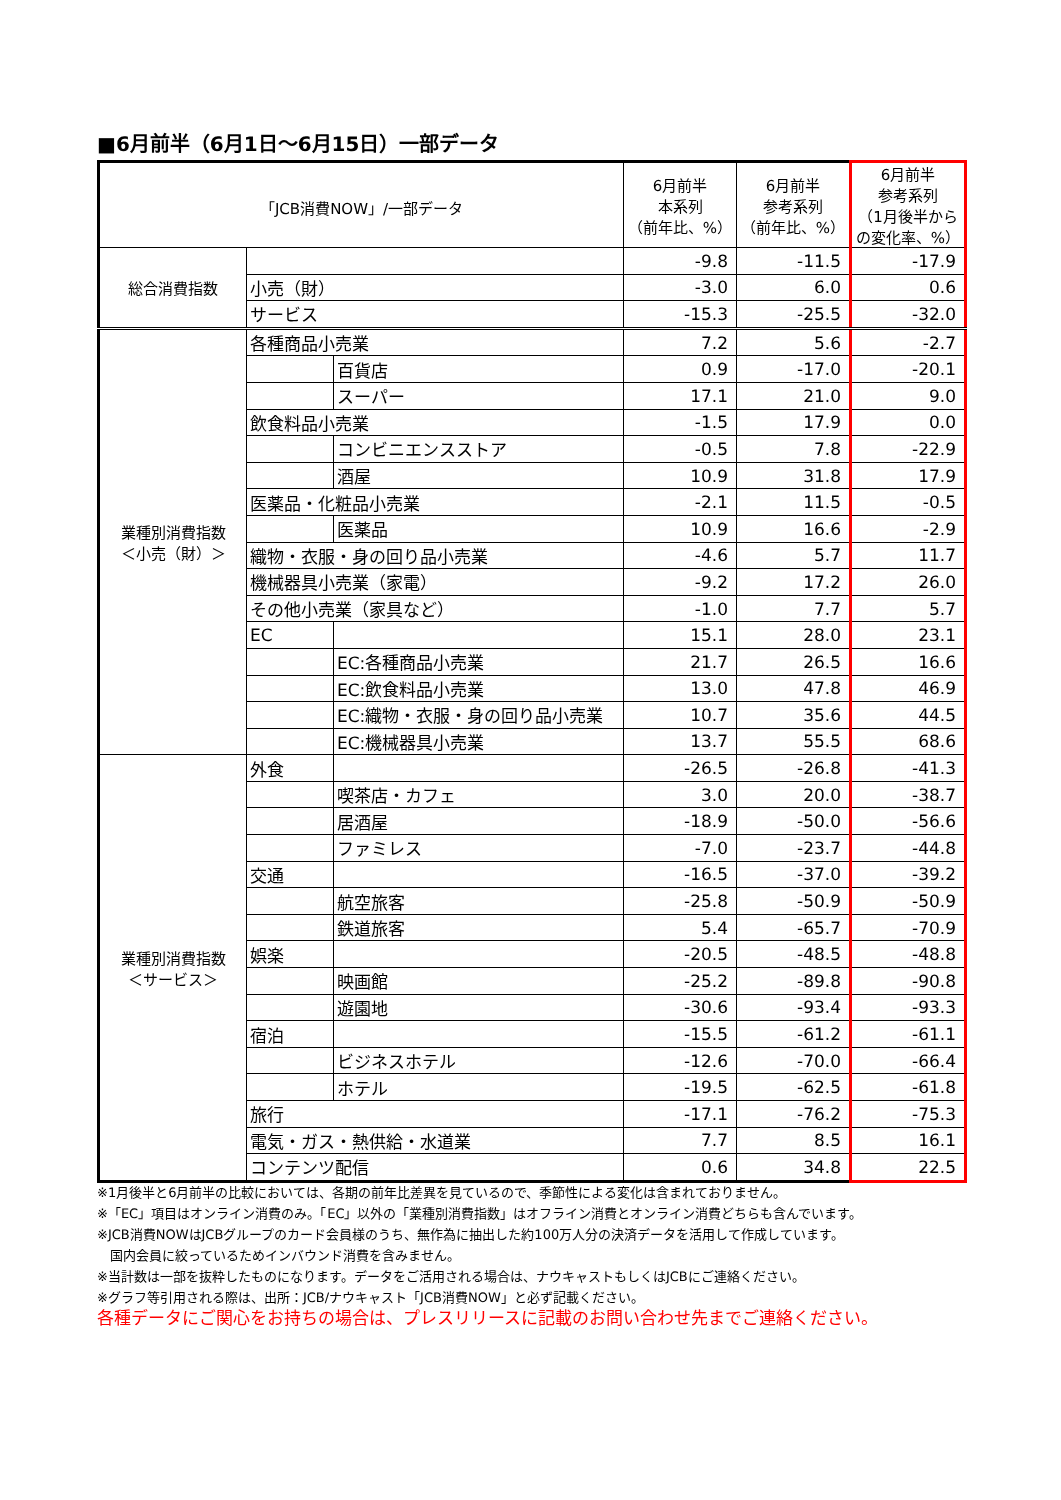■6月前半（6月1日～6月15日）一部データ
| 「JCB消費NOW」/一部データ | | | 6月前半 本系列 （前年比、%） | 6月前半 参考系列 （前年比、%） | 6月前半 参考系列 （1月後半から の変化率、%） |
| --- | --- | --- | --- | --- | --- |
| 総合消費指数 | | | -9.8 | -11.5 | -17.9 |
| | 小売（財） | | -3.0 | 6.0 | 0.6 |
| | サービス | | -15.3 | -25.5 | -32.0 |
| 業種別消費指数 ＜小売（財）＞ | 各種商品小売業 | | 7.2 | 5.6 | -2.7 |
| | | 百貨店 | 0.9 | -17.0 | -20.1 |
| | | スーパー | 17.1 | 21.0 | 9.0 |
| | 飲食料品小売業 | | -1.5 | 17.9 | 0.0 |
| | | コンビニエンスストア | -0.5 | 7.8 | -22.9 |
| | | 酒屋 | 10.9 | 31.8 | 17.9 |
| | 医薬品・化粧品小売業 | | -2.1 | 11.5 | -0.5 |
| | | 医薬品 | 10.9 | 16.6 | -2.9 |
| | 織物・衣服・身の回り品小売業 | | -4.6 | 5.7 | 11.7 |
| | 機械器具小売業（家電） | | -9.2 | 17.2 | 26.0 |
| | その他小売業（家具など） | | -1.0 | 7.7 | 5.7 |
| | EC | | 15.1 | 28.0 | 23.1 |
| | | EC:各種商品小売業 | 21.7 | 26.5 | 16.6 |
| | | EC:飲食料品小売業 | 13.0 | 47.8 | 46.9 |
| | | EC:織物・衣服・身の回り品小売業 | 10.7 | 35.6 | 44.5 |
| | | EC:機械器具小売業 | 13.7 | 55.5 | 68.6 |
| 業種別消費指数 ＜サービス＞ | 外食 | | -26.5 | -26.8 | -41.3 |
| | | 喫茶店・カフェ | 3.0 | 20.0 | -38.7 |
| | | 居酒屋 | -18.9 | -50.0 | -56.6 |
| | | ファミレス | -7.0 | -23.7 | -44.8 |
| | 交通 | | -16.5 | -37.0 | -39.2 |
| | | 航空旅客 | -25.8 | -50.9 | -50.9 |
| | | 鉄道旅客 | 5.4 | -65.7 | -70.9 |
| | 娯楽 | | -20.5 | -48.5 | -48.8 |
| | | 映画館 | -25.2 | -89.8 | -90.8 |
| | | 遊園地 | -30.6 | -93.4 | -93.3 |
| | 宿泊 | | -15.5 | -61.2 | -61.1 |
| | | ビジネスホテル | -12.6 | -70.0 | -66.4 |
| | | ホテル | -19.5 | -62.5 | -61.8 |
| | 旅行 | | -17.1 | -76.2 | -75.3 |
| | 電気・ガス・熱供給・水道業 | | 7.7 | 8.5 | 16.1 |
| | コンテンツ配信 | | 0.6 | 34.8 | 22.5 |
※1月後半と6月前半の比較においては、各期の前年比差異を見ているので、季節性による変化は含まれておりません。
※「EC」項目はオンライン消費のみ。「EC」以外の「業種別消費指数」はオフライン消費とオンライン消費どちらも含んでいます。
※JCB消費NOWはJCBグループのカード会員様のうち、無作為に抽出した約100万人分の決済データを活用して作成しています。
　国内会員に絞っているためインバウンド消費を含みません。
※当計数は一部を抜粋したものになります。データをご活用される場合は、ナウキャストもしくはJCBにご連絡ください。
※グラフ等引用される際は、出所：JCB/ナウキャスト「JCB消費NOW」と必ず記載ください。
各種データにご関心をお持ちの場合は、プレスリリースに記載のお問い合わせ先までご連絡ください。